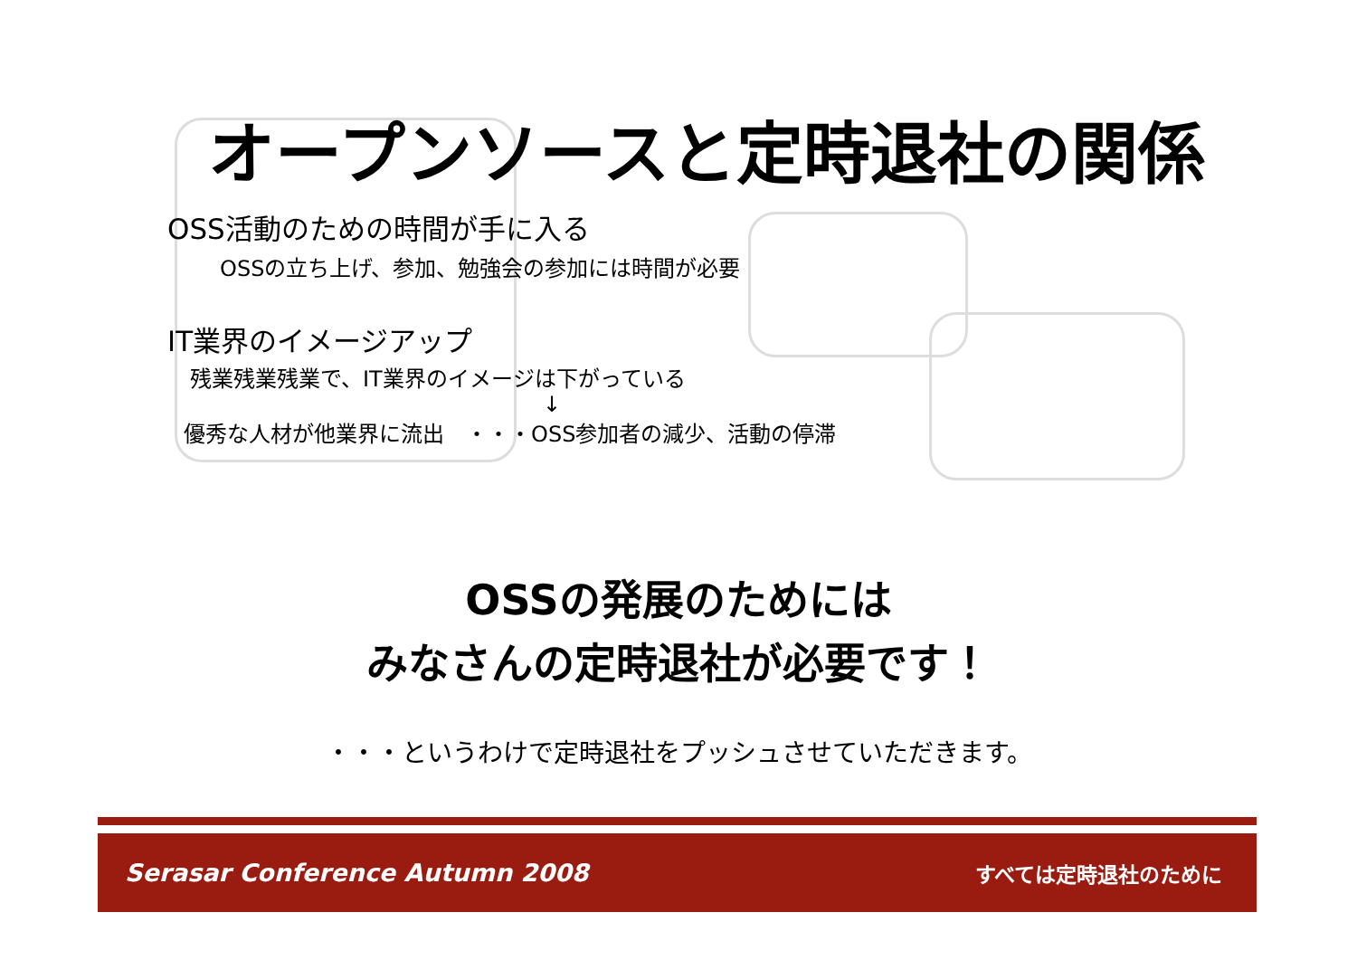オープンソースと定時退社の関係
OSS活動のための時間が手に入る
OSSの立ち上げ、参加、勉強会の参加には時間が必要
IT業界のイメージアップ
残業残業残業で、IT業界のイメージは下がっている
↓
優秀な人材が他業界に流出　・・・OSS参加者の減少、活動の停滞
OSSの発展のためには
みなさんの定時退社が必要です！
・・・というわけで定時退社をプッシュさせていただきます。
Serasar Conference Autumn 2008 すべては定時退社のために